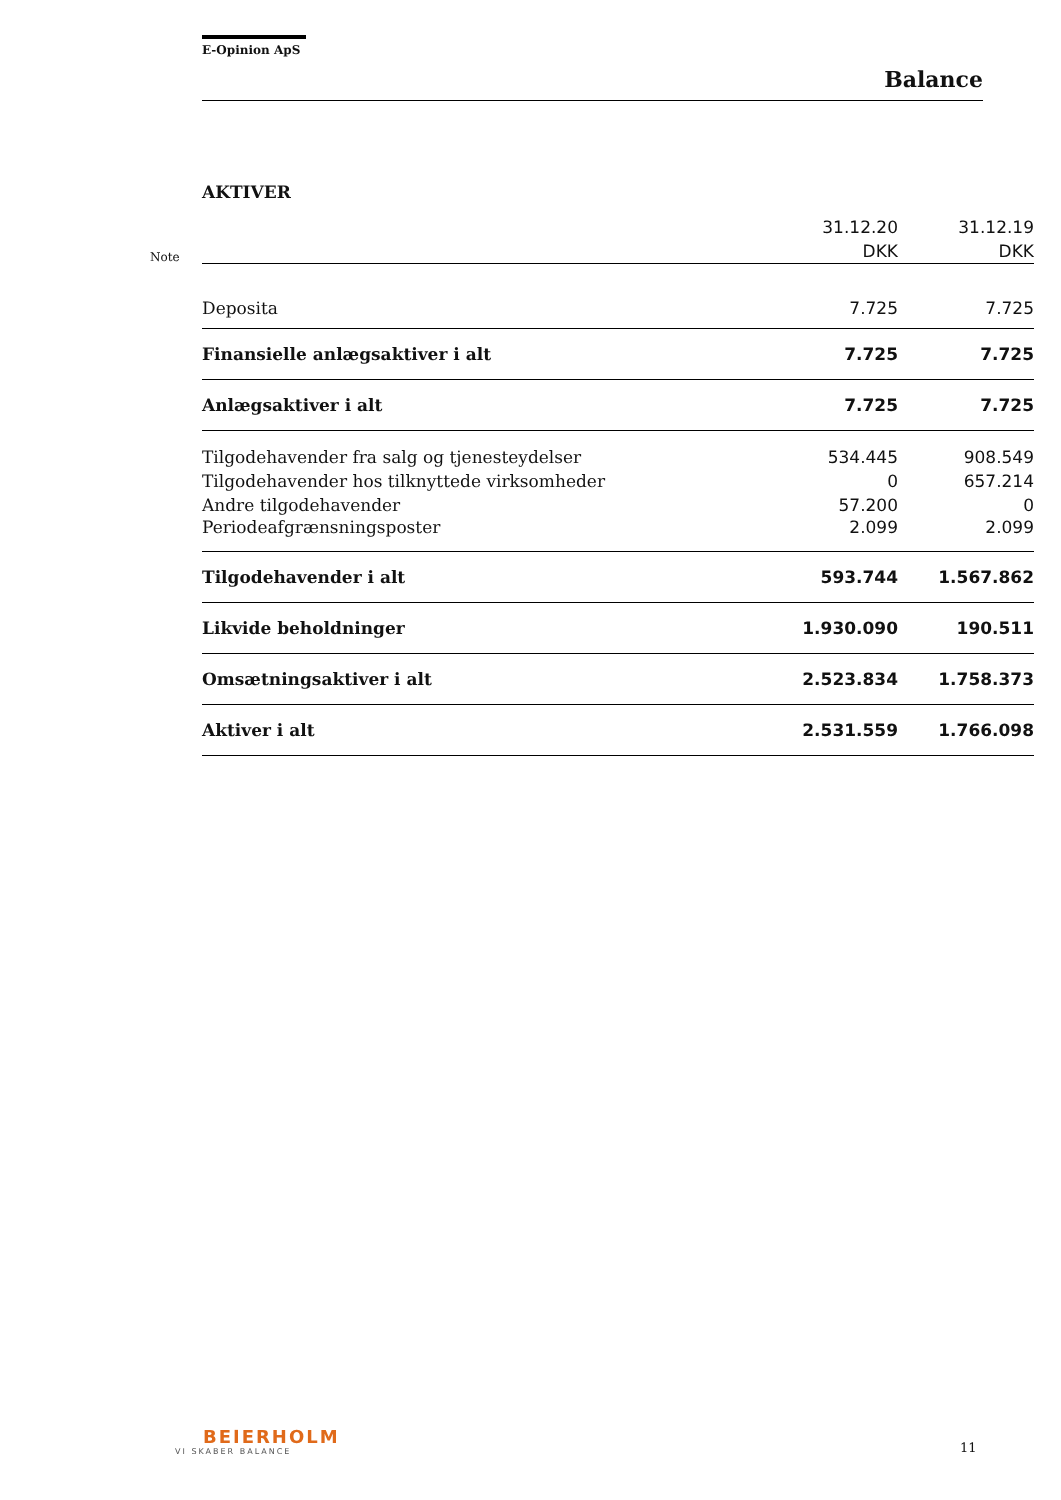E-Opinion ApS
Balance
AKTIVER
| | | 31.12.20 | 31.12.19 |
| Note | | DKK | DKK |
| | Deposita | 7.725 | 7.725 |
| | Finansielle anlægsaktiver i alt | 7.725 | 7.725 |
| | Anlægsaktiver i alt | 7.725 | 7.725 |
| | Tilgodehavender fra salg og tjenesteydelser | 534.445 | 908.549 |
| | Tilgodehavender hos tilknyttede virksomheder | 0 | 657.214 |
| | Andre tilgodehavender | 57.200 | 0 |
| | Periodeafgrænsningsposter | 2.099 | 2.099 |
| | Tilgodehavender i alt | 593.744 | 1.567.862 |
| | Likvide beholdninger | 1.930.090 | 190.511 |
| | Omsætningsaktiver i alt | 2.523.834 | 1.758.373 |
| | Aktiver i alt | 2.531.559 | 1.766.098 |
BEIERHOLM
VI SKABER BALANCE
11